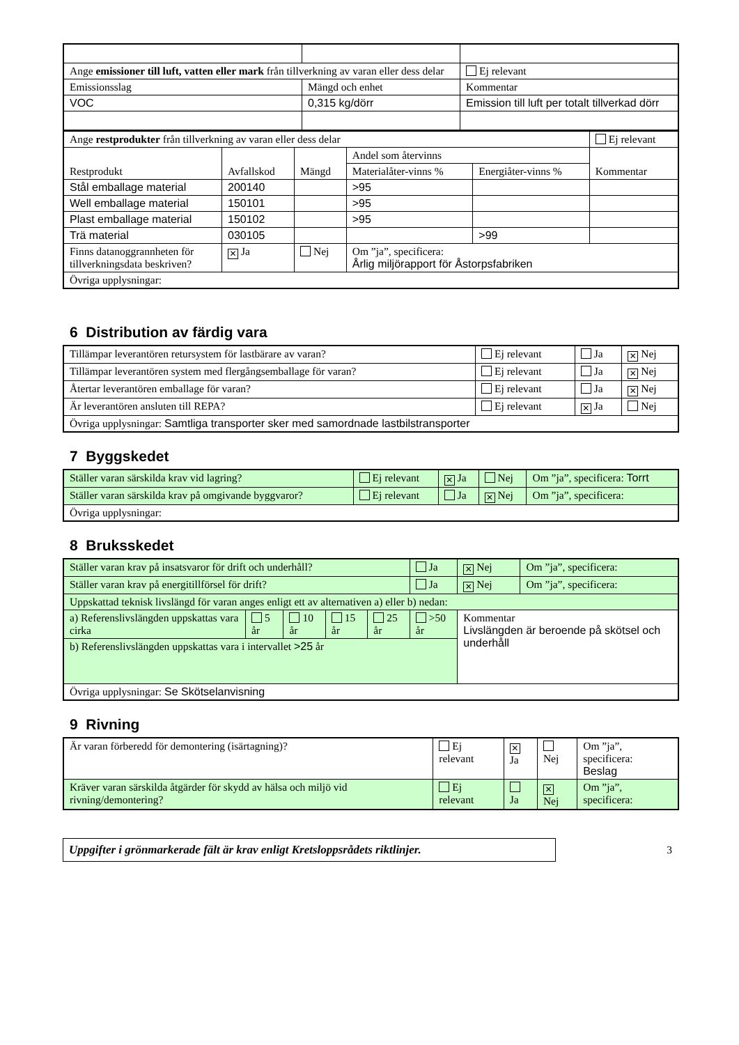| Ange emissioner till luft, vatten eller mark från tillverkning av varan eller dess delar | | Ej relevant |
| Emissionsslag | Mängd och enhet | Kommentar |
| VOC | 0,315 kg/dörr | Emission till luft per totalt tillverkad dörr |
| Ange restprodukter från tillverkning av varan eller dess delar | | | | | Ej relevant |
| Restprodukt | Avfallskod | Mängd | Andel som återvinns | | Kommentar |
| | | | Materialåter-vinns % | Energiåter-vinns % | |
| Stål emballage material | 200140 | | >95 | | |
| Well emballage material | 150101 | | >95 | | |
| Plast emballage material | 150102 | | >95 | | |
| Trä material | 030105 | | | >99 | |
| Finns datanoggrannheten för tillverkningsdata beskriven? | ✕ Ja | Nej | Om ”ja”, specificera: Årlig miljörapport för Åstorpsfabriken | | |
| Övriga upplysningar: | | | | | |
6 Distribution av färdig vara
| Tillämpar leverantören retursystem för lastbärare av varan? | Ej relevant | Ja | ✕ Nej |
| Tillämpar leverantören system med flergångsemballage för varan? | Ej relevant | Ja | ✕ Nej |
| Återtar leverantören emballage för varan? | Ej relevant | Ja | ✕ Nej |
| Är leverantören ansluten till REPA? | Ej relevant | ✕ Ja | Nej |
| Övriga upplysningar: Samtliga transporter sker med samordnade lastbilstransporter | | | |
7 Byggskedet
| Ställer varan särskilda krav vid lagring? | Ej relevant | ✕ Ja | Nej | Om ”ja”, specificera: Torrt |
| Ställer varan särskilda krav på omgivande byggvaror? | Ej relevant | Ja | ✕ Nej | Om ”ja”, specificera: |
| Övriga upplysningar: | | | | |
8 Bruksskedet
| Ställer varan krav på insatsvaror för drift och underhåll? | | | | | Ja | ✕ Nej | Om ”ja”, specificera: |
| Ställer varan krav på energitillförsel för drift? | | | | | Ja | ✕ Nej | Om ”ja”, specificera: |
| Uppskattad teknisk livslängd för varan anges enligt ett av alternativen a) eller b) nedan: | | | | | | | |
| a) Referenslivslängden uppskattas vara cirka | 5 år | 10 år | 15 år | 25 år | >50 år | Kommentar Livslängden är beroende på skötsel och underhåll | |
| b) Referenslivslängden uppskattas vara i intervallet >25 år | | | | | | | |
| Övriga upplysningar: Se Skötselanvisning | | | | | | | |
9 Rivning
| Är varan förberedd för demontering (isärtagning)? | Ej relevant | ✕ Ja | Nej | Om ”ja”, specificera: Beslag |
| Kräver varan särskilda åtgärder för skydd av hälsa och miljö vid rivning/demontering? | Ej relevant | Ja | ✕ Nej | Om ”ja”, specificera: |
Uppgifter i grönmarkerade fält är krav enligt Kretsloppsrådets riktlinjer.
3